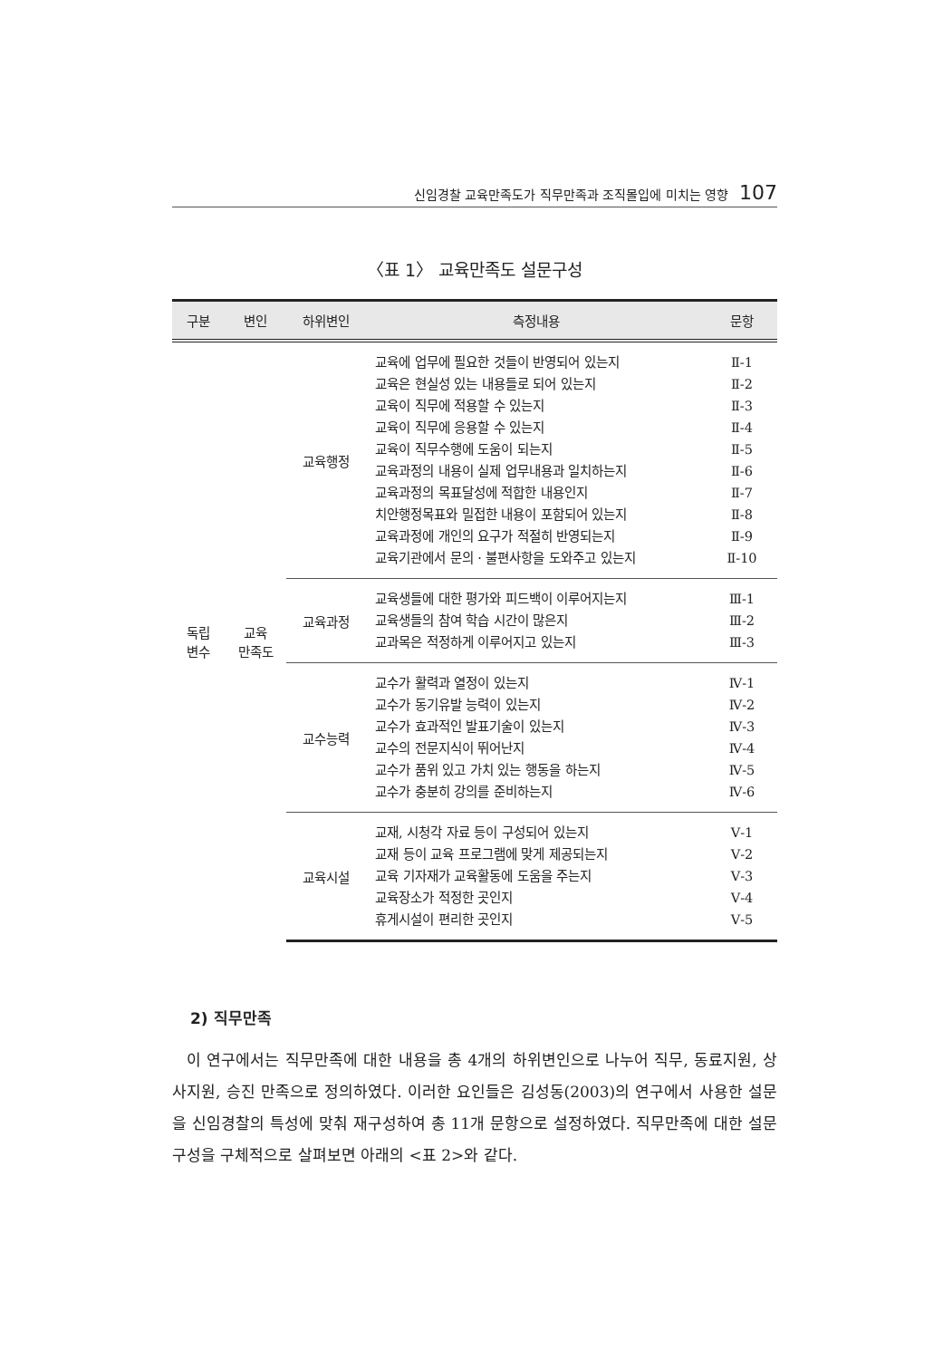신임경찰 교육만족도가 직무만족과 조직몰입에 미치는 영향 107
〈표 1〉 교육만족도 설문구성
| 구분 | 변인 | 하위변인 | 측정내용 | 문항 |
| --- | --- | --- | --- | --- |
| 독립 변수 | 교육 만족도 | 교육행정 | 교육에 업무에 필요한 것들이 반영되어 있는지 교육은 현실성 있는 내용들로 되어 있는지 교육이 직무에 적용할 수 있는지 교육이 직무에 응용할 수 있는지 교육이 직무수행에 도움이 되는지 교육과정의 내용이 실제 업무내용과 일치하는지 교육과정의 목표달성에 적합한 내용인지 치안행정목표와 밀접한 내용이 포함되어 있는지 교육과정에 개인의 요구가 적절히 반영되는지 교육기관에서 문의 · 불편사항을 도와주고 있는지 | Ⅱ-1 Ⅱ-2 Ⅱ-3 Ⅱ-4 Ⅱ-5 Ⅱ-6 Ⅱ-7 Ⅱ-8 Ⅱ-9 Ⅱ-10 |
| | | 교육과정 | 교육생들에 대한 평가와 피드백이 이루어지는지 교육생들의 참여 학습 시간이 많은지 교과목은 적정하게 이루어지고 있는지 | Ⅲ-1 Ⅲ-2 Ⅲ-3 |
| | | 교수능력 | 교수가 활력과 열정이 있는지 교수가 동기유발 능력이 있는지 교수가 효과적인 발표기술이 있는지 교수의 전문지식이 뛰어난지 교수가 품위 있고 가치 있는 행동을 하는지 교수가 충분히 강의를 준비하는지 | Ⅳ-1 Ⅳ-2 Ⅳ-3 Ⅳ-4 Ⅳ-5 Ⅳ-6 |
| | | 교육시설 | 교재, 시청각 자료 등이 구성되어 있는지 교재 등이 교육 프로그램에 맞게 제공되는지 교육 기자재가 교육활동에 도움을 주는지 교육장소가 적정한 곳인지 휴게시설이 편리한 곳인지 | Ⅴ-1 Ⅴ-2 Ⅴ-3 Ⅴ-4 Ⅴ-5 |
2) 직무만족
이 연구에서는 직무만족에 대한 내용을 총 4개의 하위변인으로 나누어 직무, 동료지원, 상사지원, 승진 만족으로 정의하였다. 이러한 요인들은 김성동(2003)의 연구에서 사용한 설문을 신임경찰의 특성에 맞춰 재구성하여 총 11개 문항으로 설정하였다. 직무만족에 대한 설문구성을 구체적으로 살펴보면 아래의 <표 2>와 같다.